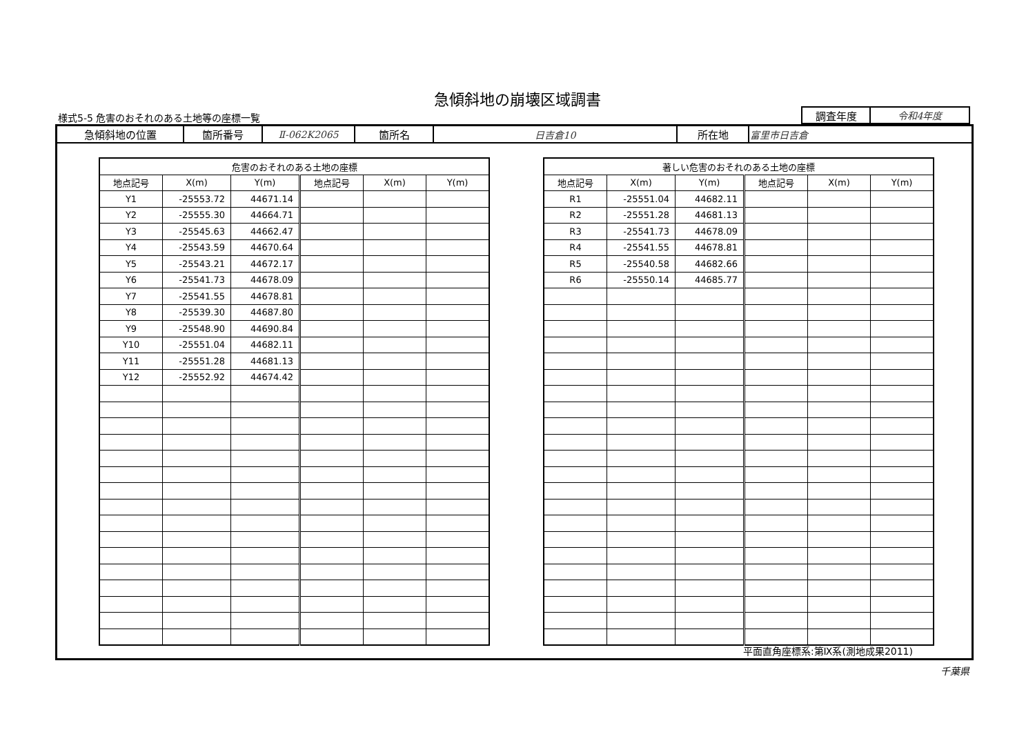急傾斜地の崩壊区域調書
様式5-5 危害のおそれのある土地等の座標一覧
| 調査年度 | 令和4年度 |
| 急傾斜地の位置 | 箇所番号 | Ⅱ-062K2065 | 箇所名 | 日吉倉10 | 所在地 | 富里市日吉倉 |
| 危害のおそれのある土地の座標 | | | | | |
| --- | --- | --- | --- | --- | --- |
| 地点記号 | X(m) | Y(m) | 地点記号 | X(m) | Y(m) |
| Y1 | -25553.72 | 44671.14 | | | |
| Y2 | -25555.30 | 44664.71 | | | |
| Y3 | -25545.63 | 44662.47 | | | |
| Y4 | -25543.59 | 44670.64 | | | |
| Y5 | -25543.21 | 44672.17 | | | |
| Y6 | -25541.73 | 44678.09 | | | |
| Y7 | -25541.55 | 44678.81 | | | |
| Y8 | -25539.30 | 44687.80 | | | |
| Y9 | -25548.90 | 44690.84 | | | |
| Y10 | -25551.04 | 44682.11 | | | |
| Y11 | -25551.28 | 44681.13 | | | |
| Y12 | -25552.92 | 44674.42 | | | |
| 著しい危害のおそれのある土地の座標 | | | | | |
| --- | --- | --- | --- | --- | --- |
| 地点記号 | X(m) | Y(m) | 地点記号 | X(m) | Y(m) |
| R1 | -25551.04 | 44682.11 | | | |
| R2 | -25551.28 | 44681.13 | | | |
| R3 | -25541.73 | 44678.09 | | | |
| R4 | -25541.55 | 44678.81 | | | |
| R5 | -25540.58 | 44682.66 | | | |
| R6 | -25550.14 | 44685.77 | | | |
平面直角座標系:第Ⅸ系(測地成果2011)
千葉県